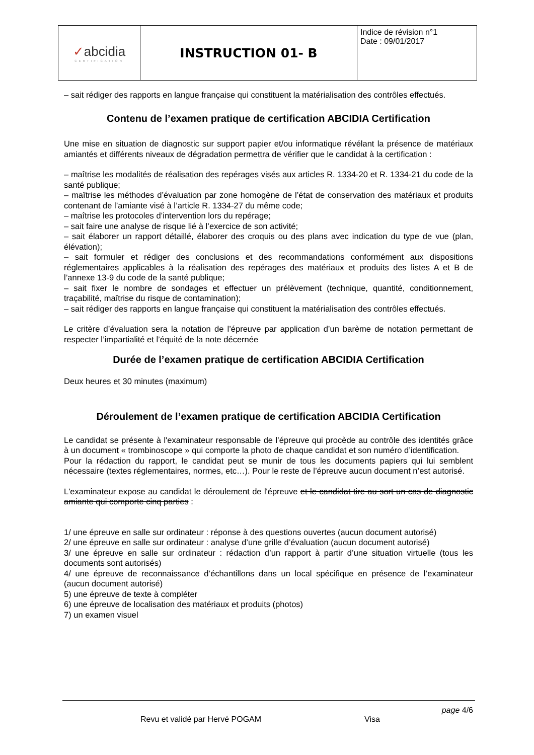| ✓ abcidia CERTIFICATION | INSTRUCTION 01- B | Indice de révision n°1 Date : 09/01/2017 |
– sait rédiger des rapports en langue française qui constituent la matérialisation des contrôles effectués.
Contenu de l’examen pratique de certification ABCIDIA Certification
Une mise en situation de diagnostic sur support papier et/ou informatique révélant la présence de matériaux amiantés et différents niveaux de dégradation permettra de vérifier que le candidat à la certification :
– maîtrise les modalités de réalisation des repérages visés aux articles R. 1334-20 et R. 1334-21 du code de la santé publique;
– maîtrise les méthodes d’évaluation par zone homogène de l’état de conservation des matériaux et produits contenant de l’amiante visé à l’article R. 1334-27 du même code;
– maîtrise les protocoles d’intervention lors du repérage;
– sait faire une analyse de risque lié à l’exercice de son activité;
– sait élaborer un rapport détaillé, élaborer des croquis ou des plans avec indication du type de vue (plan, élévation);
– sait formuler et rédiger des conclusions et des recommandations conformément aux dispositions réglementaires applicables à la réalisation des repérages des matériaux et produits des listes A et B de l’annexe 13-9 du code de la santé publique;
– sait fixer le nombre de sondages et effectuer un prélèvement (technique, quantité, conditionnement, traçabilité, maîtrise du risque de contamination);
– sait rédiger des rapports en langue française qui constituent la matérialisation des contrôles effectués.
Le critère d’évaluation sera la notation de l’épreuve par application d’un barème de notation permettant de respecter l’impartialité et l’équité de la note décernée
Durée de l’examen pratique de certification ABCIDIA Certification
Deux heures et 30 minutes (maximum)
Déroulement de l’examen pratique de certification ABCIDIA Certification
Le candidat se présente à l'examinateur responsable de l’épreuve qui procède au contrôle des identités grâce à un document « trombinoscope » qui comporte la photo de chaque candidat et son numéro d’identification.
Pour la rédaction du rapport, le candidat peut se munir de tous les documents papiers qui lui semblent nécessaire (textes réglementaires, normes, etc…). Pour le reste de l’épreuve aucun document n’est autorisé.
L'examinateur expose au candidat le déroulement de l'épreuve et le candidat tire au sort un cas de diagnostic amiante qui comporte cinq parties :
1/ une épreuve en salle sur ordinateur : réponse à des questions ouvertes (aucun document autorisé)
2/ une épreuve en salle sur ordinateur : analyse d’une grille d’évaluation (aucun document autorisé)
3/ une épreuve en salle sur ordinateur : rédaction d’un rapport à partir d’une situation virtuelle (tous les documents sont autorisés)
4/ une épreuve de reconnaissance d’échantillons dans un local spécifique en présence de l’examinateur (aucun document autorisé)
5) une épreuve de texte à compléter
6) une épreuve de localisation des matériaux et produits (photos)
7) un examen visuel
page 4/6
Revu et validé par Hervé POGAM Visa